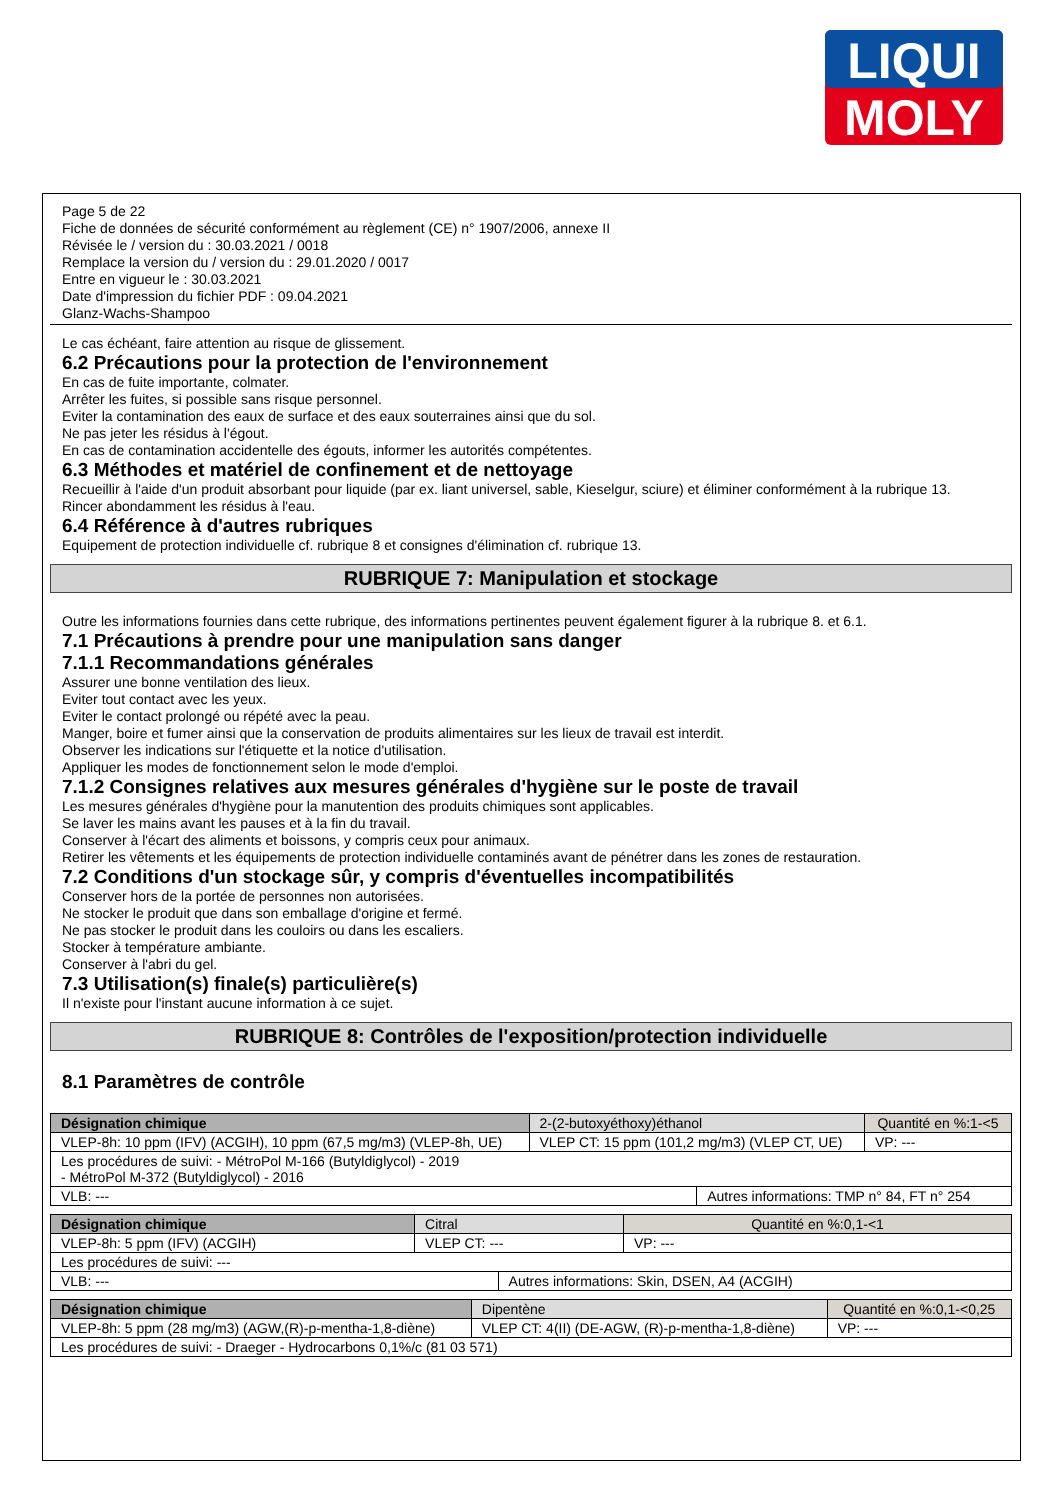LIQUI
MOLY
Page 5 de 22
Fiche de données de sécurité conformément au règlement (CE) n° 1907/2006, annexe II
Révisée le / version du : 30.03.2021 / 0018
Remplace la version du / version du : 29.01.2020 / 0017
Entre en vigueur le : 30.03.2021
Date d'impression du fichier PDF : 09.04.2021
Glanz-Wachs-Shampoo
Le cas échéant, faire attention au risque de glissement.
6.2 Précautions pour la protection de l'environnement
En cas de fuite importante, colmater.
Arrêter les fuites, si possible sans risque personnel.
Eviter la contamination des eaux de surface et des eaux souterraines ainsi que du sol.
Ne pas jeter les résidus à l'égout.
En cas de contamination accidentelle des égouts, informer les autorités compétentes.
6.3 Méthodes et matériel de confinement et de nettoyage
Recueillir à l'aide d'un produit absorbant pour liquide (par ex. liant universel, sable, Kieselgur, sciure) et éliminer conformément à la rubrique 13.
Rincer abondamment les résidus à l'eau.
6.4 Référence à d'autres rubriques
Equipement de protection individuelle cf. rubrique 8 et consignes d'élimination cf. rubrique 13.
RUBRIQUE 7: Manipulation et stockage
Outre les informations fournies dans cette rubrique, des informations pertinentes peuvent également figurer à la rubrique 8. et 6.1.
7.1 Précautions à prendre pour une manipulation sans danger
7.1.1 Recommandations générales
Assurer une bonne ventilation des lieux.
Eviter tout contact avec les yeux.
Eviter le contact prolongé ou répété avec la peau.
Manger, boire et fumer ainsi que la conservation de produits alimentaires sur les lieux de travail est interdit.
Observer les indications sur l'étiquette et la notice d'utilisation.
Appliquer les modes de fonctionnement selon le mode d'emploi.
7.1.2 Consignes relatives aux mesures générales d'hygiène sur le poste de travail
Les mesures générales d'hygiène pour la manutention des produits chimiques sont applicables.
Se laver les mains avant les pauses et à la fin du travail.
Conserver à l'écart des aliments et boissons, y compris ceux pour animaux.
Retirer les vêtements et les équipements de protection individuelle contaminés avant de pénétrer dans les zones de restauration.
7.2 Conditions d'un stockage sûr, y compris d'éventuelles incompatibilités
Conserver hors de la portée de personnes non autorisées.
Ne stocker le produit que dans son emballage d'origine et fermé.
Ne pas stocker le produit dans les couloirs ou dans les escaliers.
Stocker à température ambiante.
Conserver à l'abri du gel.
7.3 Utilisation(s) finale(s) particulière(s)
Il n'existe pour l'instant aucune information à ce sujet.
RUBRIQUE 8: Contrôles de l'exposition/protection individuelle
8.1 Paramètres de contrôle
| Désignation chimique | 2-(2-butoxyéthoxy)éthanol | | Quantité en %:1-<5 |
| VLEP-8h: 10 ppm (IFV) (ACGIH), 10 ppm (67,5 mg/m3) (VLEP-8h, UE) | VLEP CT: 15 ppm (101,2 mg/m3) (VLEP CT, UE) | | VP: --- |
| Les procédures de suivi: - MétroPol M-166 (Butyldiglycol) - 2019 - MétroPol M-372 (Butyldiglycol) - 2016 | | | |
| VLB: --- | | Autres informations: TMP n° 84, FT n° 254 | |
| Désignation chimique | Citral | | Quantité en %:0,1-<1 |
| VLEP-8h: 5 ppm (IFV) (ACGIH) | VLEP CT: --- | | VP: --- |
| Les procédures de suivi: --- | | | |
| VLB: --- | | Autres informations: Skin, DSEN, A4 (ACGIH) | |
| Désignation chimique | Dipentène | Quantité en %:0,1-<0,25 |
| VLEP-8h: 5 ppm (28 mg/m3) (AGW,(R)-p-mentha-1,8-diène) | VLEP CT: 4(II) (DE-AGW, (R)-p-mentha-1,8-diène) | VP: --- |
| Les procédures de suivi: - Draeger - Hydrocarbons 0,1%/c (81 03 571) | | |